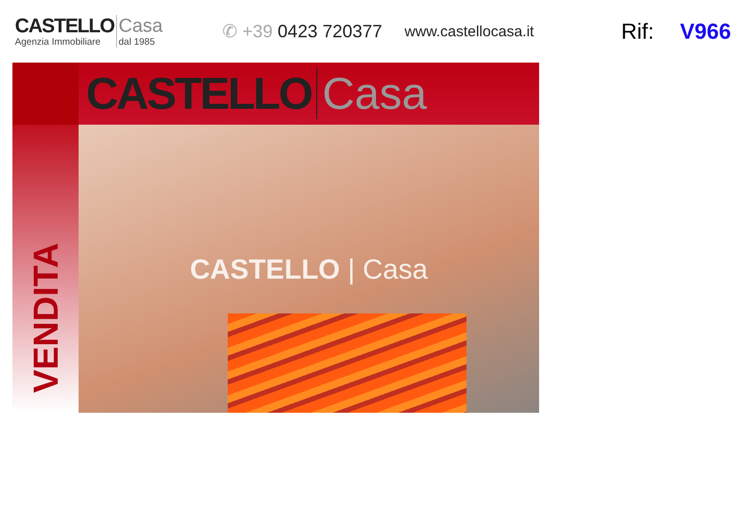CASTELLO
Agenzia Immobiliare
Casa
dal 1985
✆ +39 0423 720377
www.castellocasa.it
Rif: V966
CASTELLO Casa
VENDITA
CASTELLO | Casa